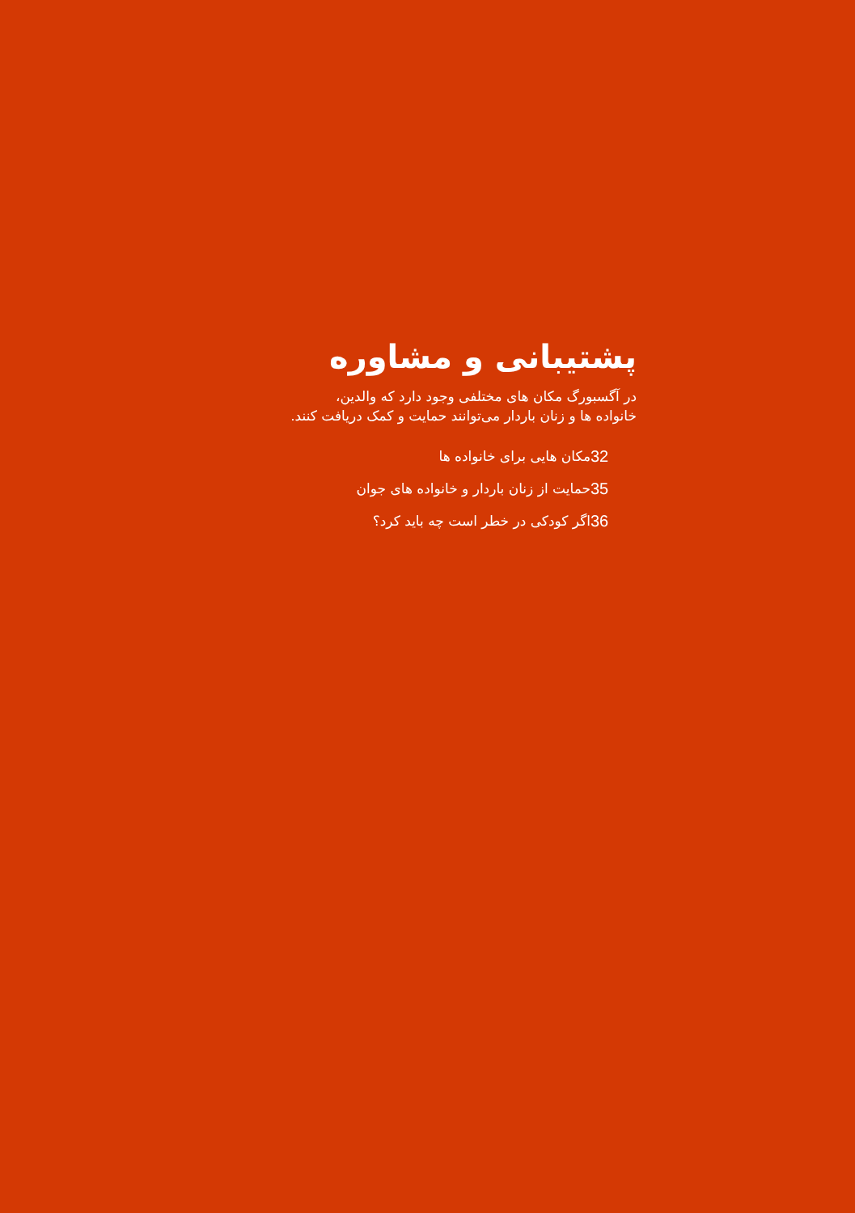پشتیبانی و مشاوره
در آگسبورگ مکان های مختلفی وجود دارد که والدین،
خانواده ها و زنان باردار می‌توانند حمایت و کمک دریافت کنند.
| مکان هایی برای خانواده ها | 32 |
| حمایت از زنان باردار و خانواده های جوان | 35 |
| اگر کودکی در خطر است چه باید کرد؟ | 36 |